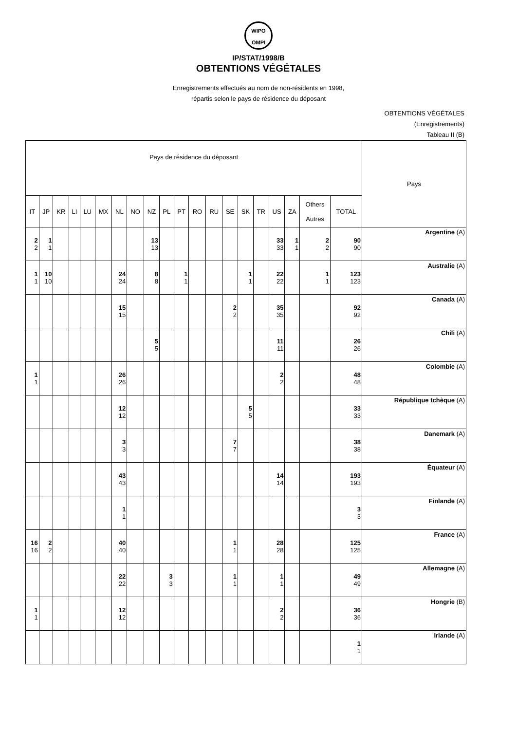WIPO
OMPI
IP/STAT/1998/B
OBTENTIONS VÉGÉTALES
Enregistrements effectués au nom de non-résidents en 1998,
répartis selon le pays de résidence du déposant
OBTENTIONS VÉGÉTALES
(Enregistrements)
Tableau II (B)
| Pays de résidence du déposant | | | | | | | | | | | | | | | | | | | | Pays |
| --- | --- | --- | --- | --- | --- | --- | --- | --- | --- | --- | --- | --- | --- | --- | --- | --- | --- | --- | --- | --- |
| IT | JP | KR | LI | LU | MX | NL | NO | NZ | PL | PT | RO | RU | SE | SK | TR | US | ZA | Others Autres | TOTAL | |
| 2 2 | 1 1 | | | | | | | 13 13 | | | | | | | | 33 33 | 1 1 | 2 2 | 90 90 | Argentine (A) |
| 1 1 | 10 10 | | | | | 24 24 | | 8 8 | | 1 1 | | | | 1 1 | | 22 22 | | 1 1 | 123 123 | Australie (A) |
| | | | | | | 15 15 | | | | | | | 2 2 | | | 35 35 | | | 92 92 | Canada (A) |
| | | | | | | | | 5 5 | | | | | | | | 11 11 | | | 26 26 | Chili (A) |
| 1 1 | | | | | | 26 26 | | | | | | | | | | 2 2 | | | 48 48 | Colombie (A) |
| | | | | | | 12 12 | | | | | | | | 5 5 | | | | | 33 33 | République tchèque (A) |
| | | | | | | 3 3 | | | | | | | 7 7 | | | | | | 38 38 | Danemark (A) |
| | | | | | | 43 43 | | | | | | | | | | 14 14 | | | 193 193 | Équateur (A) |
| | | | | | | 1 1 | | | | | | | | | | | | | 3 3 | Finlande (A) |
| 16 16 | 2 2 | | | | | 40 40 | | | | | | | 1 1 | | | 28 28 | | | 125 125 | France (A) |
| | | | | | | 22 22 | | | 3 3 | | | | 1 1 | | | 1 1 | | | 49 49 | Allemagne (A) |
| 1 1 | | | | | | 12 12 | | | | | | | | | | 2 2 | | | 36 36 | Hongrie (B) |
| | | | | | | | | | | | | | | | | | | | 1 1 | Irlande (A) |